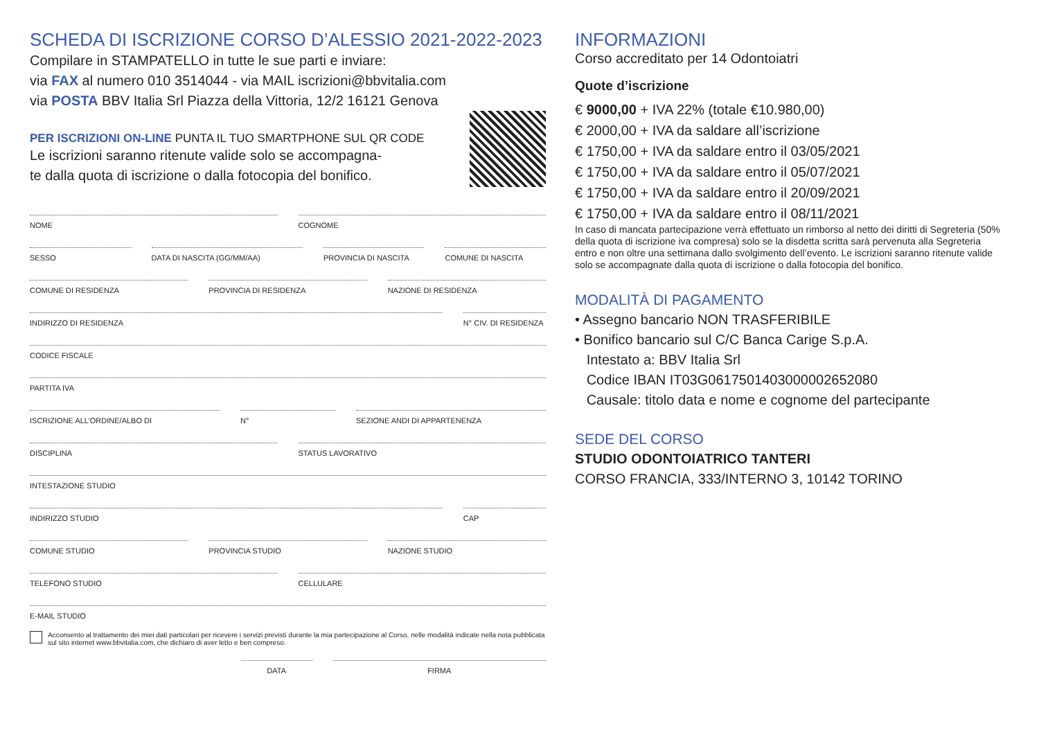SCHEDA DI ISCRIZIONE CORSO D’ALESSIO 2021-2022-2023
Compilare in STAMPATELLO in tutte le sue parti e inviare:
via FAX al numero 010 3514044 - via MAIL iscrizioni@bbvitalia.com
via POSTA BBV Italia Srl Piazza della Vittoria, 12/2 16121 Genova
PER ISCRIZIONI ON-LINE PUNTA IL TUO SMARTPHONE SUL QR CODE
Le iscrizioni saranno ritenute valide solo se accompagna-
te dalla quota di iscrizione o dalla fotocopia del bonifico.
NOME COGNOME
SESSO DATA DI NASCITA (GG/MM/AA) PROVINCIA DI NASCITA COMUNE DI NASCITA
COMUNE DI RESIDENZA PROVINCIA DI RESIDENZA NAZIONE DI RESIDENZA
INDIRIZZO DI RESIDENZA N° CIV. DI RESIDENZA
CODICE FISCALE
PARTITA IVA
ISCRIZIONE ALL’ORDINE/ALBO DI N° SEZIONE ANDI DI APPARTENENZA
DISCIPLINA STATUS LAVORATIVO
INTESTAZIONE STUDIO
INDIRIZZO STUDIO CAP
COMUNE STUDIO PROVINCIA STUDIO NAZIONE STUDIO
TELEFONO STUDIO CELLULARE
E-MAIL STUDIO
Acconsento al trattamento dei miei dati particolari per ricevere i servizi previsti durante la mia partecipazione al Corso, nelle modalità indicate nella nota pubblicata sul sito internet www.bbvitalia.com, che dichiaro di aver letto e ben compreso.
DATA FIRMA
INFORMAZIONI
Corso accreditato per 14 Odontoiatri
Quote d’iscrizione
€ 9000,00 + IVA 22% (totale €10.980,00)
€ 2000,00 + IVA da saldare all’iscrizione
€ 1750,00 + IVA da saldare entro il 03/05/2021
€ 1750,00 + IVA da saldare entro il 05/07/2021
€ 1750,00 + IVA da saldare entro il 20/09/2021
€ 1750,00 + IVA da saldare entro il 08/11/2021
In caso di mancata partecipazione verrà effettuato un rimborso al netto dei diritti di Segreteria (50% della quota di iscrizione iva compresa) solo se la disdetta scritta sarà pervenuta alla Segreteria entro e non oltre una settimana dallo svolgimento dell’evento. Le iscrizioni saranno ritenute valide solo se accompagnate dalla quota di iscrizione o dalla fotocopia del bonifico.
MODALITÀ DI PAGAMENTO
• Assegno bancario NON TRASFERIBILE
• Bonifico bancario sul C/C Banca Carige S.p.A.
Intestato a: BBV Italia Srl
Codice IBAN IT03G0617501403000002652080
Causale: titolo data e nome e cognome del partecipante
SEDE DEL CORSO
STUDIO ODONTOIATRICO TANTERI
CORSO FRANCIA, 333/INTERNO 3, 10142 TORINO